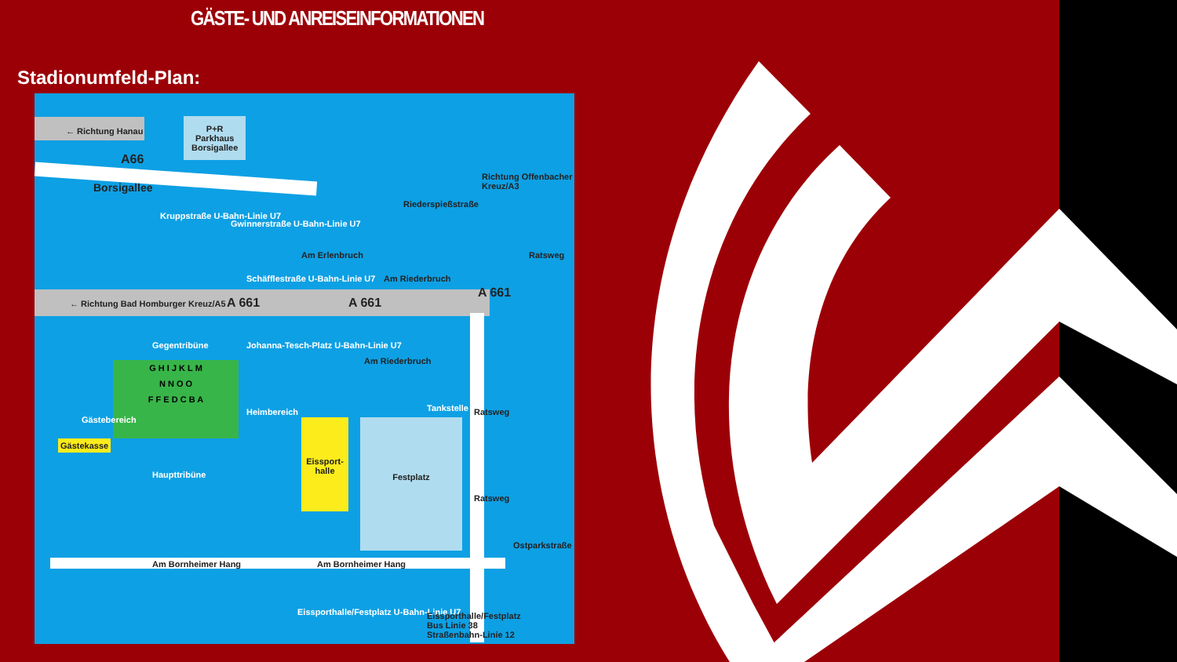GÄSTE- UND ANREISEINFORMATIONEN
Stadionumfeld-Plan:
P+R
Parkhaus
Borsigallee
← Richtung Hanau
A66
Borsigallee
Kruppstraße U-Bahn-Linie U7
Gwinnerstraße U-Bahn-Linie U7
Schäfflestraße U-Bahn-Linie U7
Am Erlenbruch
Riederspießstraße
Richtung Offenbacher Kreuz/A3
← Richtung Bad Homburger Kreuz/A5
A 661 A 661
A 661
Am Riederbruch
Ratsweg
Gegentribüne
Johanna-Tesch-Platz U-Bahn-Linie U7
Am Riederbruch
Tankstelle Ratsweg
G H I J K L M
N N O O
F F E D C B A
Gästebereich
Heimbereich
Gästekasse
Haupttribüne
Eissport-halle
Festplatz
Ratsweg
Ostparkstraße
Am Bornheimer Hang Am Bornheimer Hang
Eissporthalle/Festplatz U-Bahn-Linie U7
Eissporthalle/Festplatz
Bus Linie 38
Straßenbahn-Linie 12